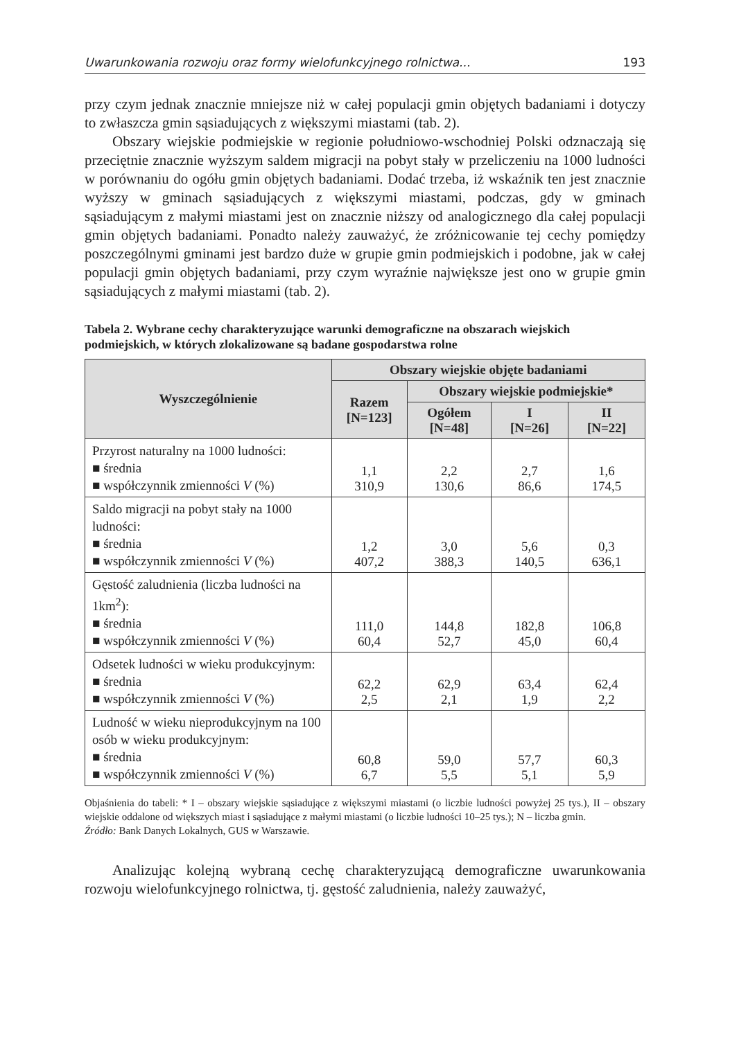Uwarunkowania rozwoju oraz formy wielofunkcyjnego rolnictwa... 193
przy czym jednak znacznie mniejsze niż w całej populacji gmin objętych badaniami i dotyczy to zwłaszcza gmin sąsiadujących z większymi miastami (tab. 2).
Obszary wiejskie podmiejskie w regionie południowo-wschodniej Polski odznaczają się przeciętnie znacznie wyższym saldem migracji na pobyt stały w przeliczeniu na 1000 ludności w porównaniu do ogółu gmin objętych badaniami. Dodać trzeba, iż wskaźnik ten jest znacznie wyższy w gminach sąsiadujących z większymi miastami, podczas, gdy w gminach sąsiadującym z małymi miastami jest on znacznie niższy od analogicznego dla całej populacji gmin objętych badaniami. Ponadto należy zauważyć, że zróżnicowanie tej cechy pomiędzy poszczególnymi gminami jest bardzo duże w grupie gmin podmiejskich i podobne, jak w całej populacji gmin objętych badaniami, przy czym wyraźnie największe jest ono w grupie gmin sąsiadujących z małymi miastami (tab. 2).
Tabela 2. Wybrane cechy charakteryzujące warunki demograficzne na obszarach wiejskich podmiejskich, w których zlokalizowane są badane gospodarstwa rolne
| Wyszczególnienie | Obszary wiejskie objęte badaniami | | | |
| --- | --- | --- | --- | --- |
| | Razem [N=123] | Obszary wiejskie podmiejskie* | | |
| | | Ogółem [N=48] | I [N=26] | II [N=22] |
| Przyrost naturalny na 1000 ludności: ■ średnia ■ współczynnik zmienności V (%) | 1,1 310,9 | 2,2 130,6 | 2,7 86,6 | 1,6 174,5 |
| Saldo migracji na pobyt stały na 1000 ludności: ■ średnia ■ współczynnik zmienności V (%) | 1,2 407,2 | 3,0 388,3 | 5,6 140,5 | 0,3 636,1 |
| Gęstość zaludnienia (liczba ludności na 1km<sup>2</sup>): ■ średnia ■ współczynnik zmienności V (%) | 111,0 60,4 | 144,8 52,7 | 182,8 45,0 | 106,8 60,4 |
| Odsetek ludności w wieku produkcyjnym: ■ średnia ■ współczynnik zmienności V (%) | 62,2 2,5 | 62,9 2,1 | 63,4 1,9 | 62,4 2,2 |
| Ludność w wieku nieprodukcyjnym na 100 osób w wieku produkcyjnym: ■ średnia ■ współczynnik zmienności V (%) | 60,8 6,7 | 59,0 5,5 | 57,7 5,1 | 60,3 5,9 |
Objaśnienia do tabeli: * I – obszary wiejskie sąsiadujące z większymi miastami (o liczbie ludności powyżej 25 tys.), II – obszary wiejskie oddalone od większych miast i sąsiadujące z małymi miastami (o liczbie ludności 10–25 tys.); N – liczba gmin.
Źródło: Bank Danych Lokalnych, GUS w Warszawie.
Analizując kolejną wybraną cechę charakteryzującą demograficzne uwarunkowania rozwoju wielofunkcyjnego rolnictwa, tj. gęstość zaludnienia, należy zauważyć,